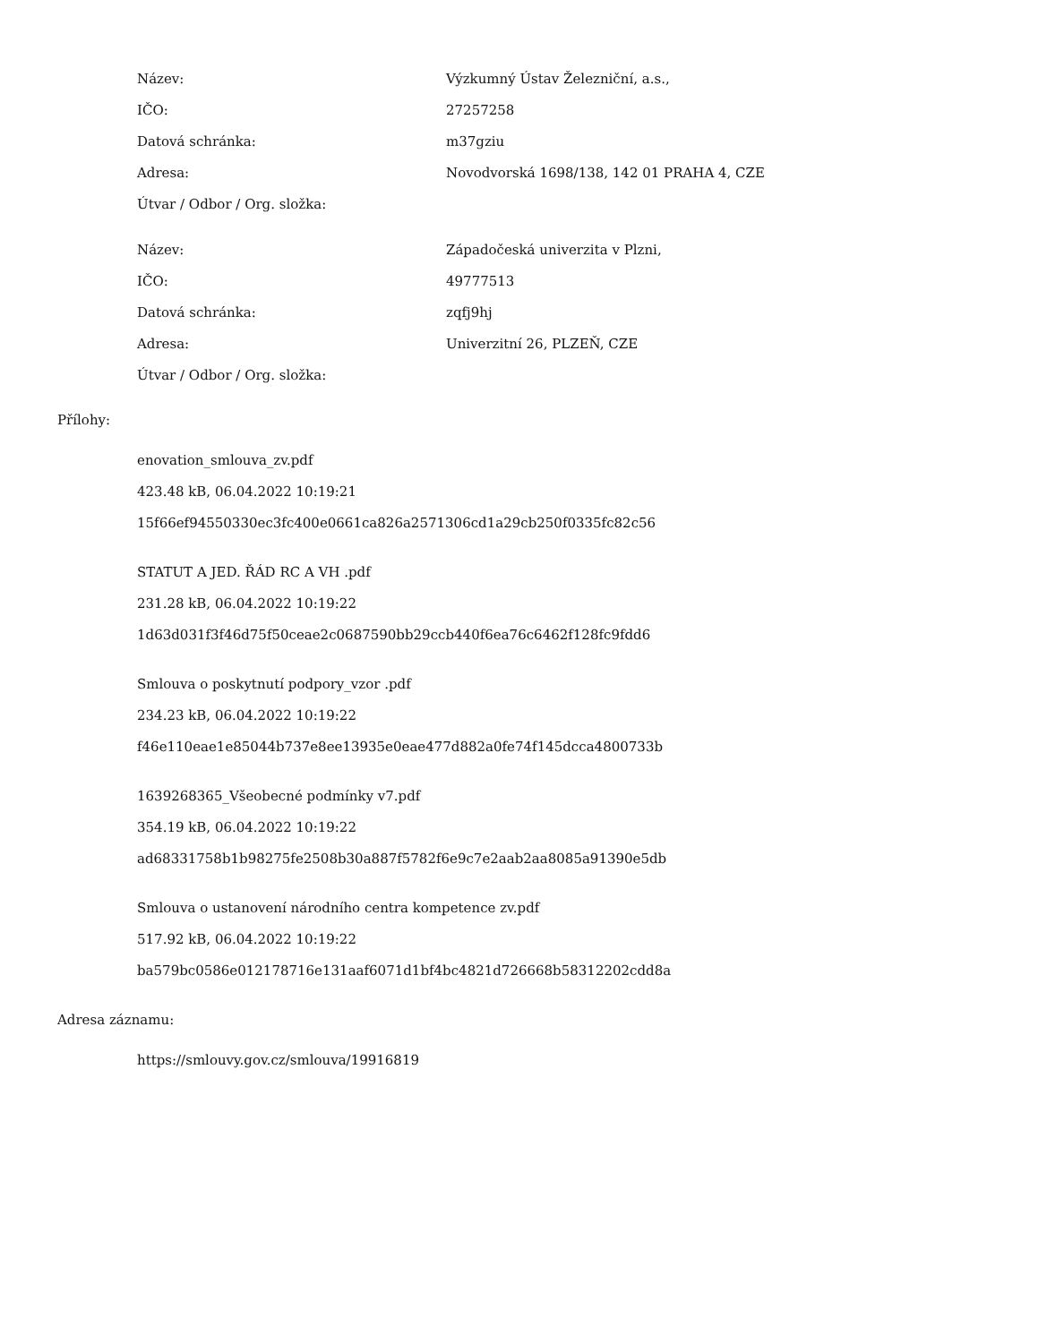| Název: | Výzkumný Ústav Železniční, a.s., |
| IČO: | 27257258 |
| Datová schránka: | m37gziu |
| Adresa: | Novodvorská 1698/138, 142 01 PRAHA 4, CZE |
| Útvar / Odbor / Org. složka: | |
| Název: | Západočeská univerzita v Plzni, |
| IČO: | 49777513 |
| Datová schránka: | zqfj9hj |
| Adresa: | Univerzitní 26, PLZEŇ, CZE |
| Útvar / Odbor / Org. složka: | |
Přílohy:
enovation_smlouva_zv.pdf
423.48 kB, 06.04.2022 10:19:21
15f66ef94550330ec3fc400e0661ca826a2571306cd1a29cb250f0335fc82c56
STATUT A JED. ŘÁD RC A VH .pdf
231.28 kB, 06.04.2022 10:19:22
1d63d031f3f46d75f50ceae2c0687590bb29ccb440f6ea76c6462f128fc9fdd6
Smlouva o poskytnutí podpory_vzor .pdf
234.23 kB, 06.04.2022 10:19:22
f46e110eae1e85044b737e8ee13935e0eae477d882a0fe74f145dcca4800733b
1639268365_Všeobecné podmínky v7.pdf
354.19 kB, 06.04.2022 10:19:22
ad68331758b1b98275fe2508b30a887f5782f6e9c7e2aab2aa8085a91390e5db
Smlouva o ustanovení národního centra kompetence zv.pdf
517.92 kB, 06.04.2022 10:19:22
ba579bc0586e012178716e131aaf6071d1bf4bc4821d726668b58312202cdd8a
Adresa záznamu:
https://smlouvy.gov.cz/smlouva/19916819